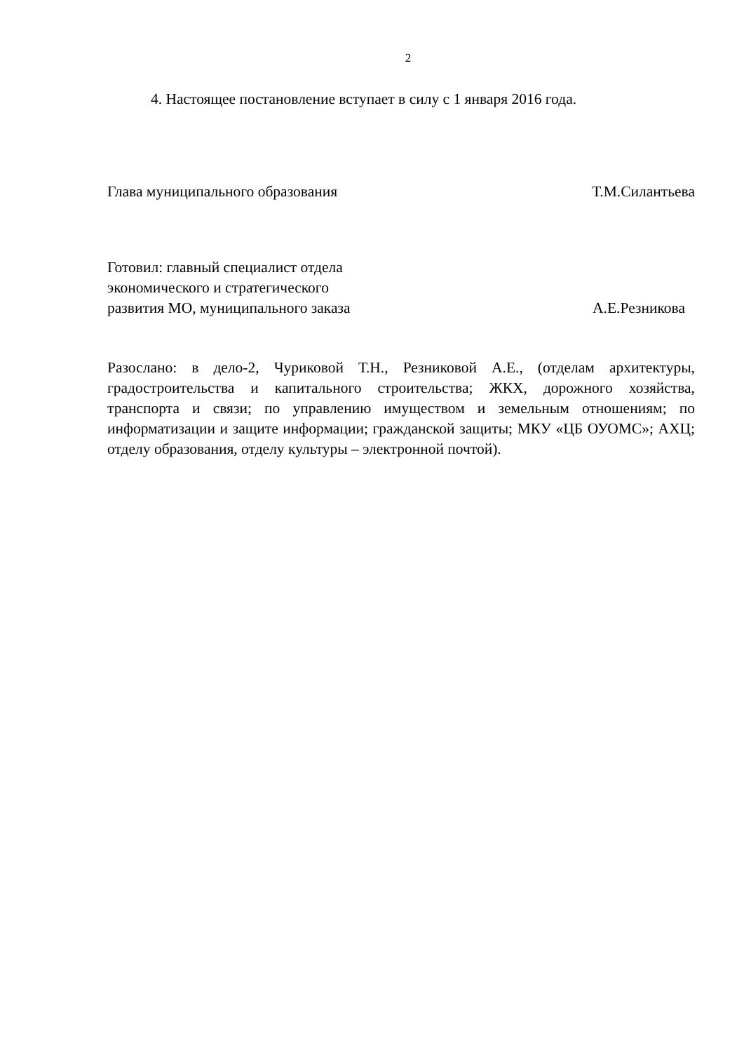2
4. Настоящее постановление вступает в силу с 1 января 2016 года.
Глава муниципального образования
Т.М.Силантьева
Готовил: главный специалист отдела
экономического и стратегического
развития МО, муниципального заказа
А.Е.Резникова
Разослано: в дело-2, Чуриковой Т.Н., Резниковой А.Е., (отделам архитектуры, градостроительства и капитального строительства; ЖКХ, дорожного хозяйства, транспорта и связи; по управлению имуществом и земельным отношениям; по информатизации и защите информации; гражданской защиты; МКУ «ЦБ ОУОМС»; АХЦ; отделу образования, отделу культуры – электронной почтой).